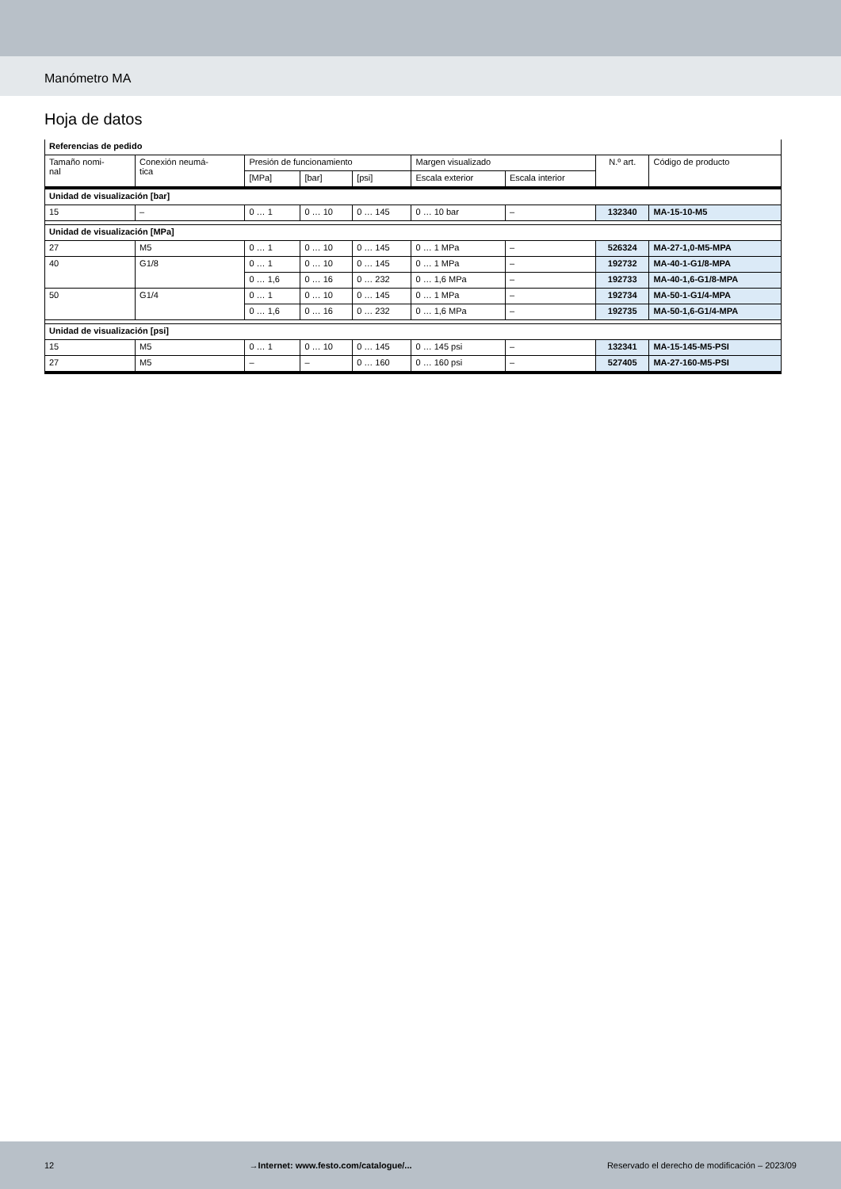Manómetro MA
Hoja de datos
| Referencias de pedido | | | | | | | | |
| --- | --- | --- | --- | --- | --- | --- | --- | --- |
| Tamaño nomi- nal | Conexión neumá- tica | Presión de funcionamiento | | | Margen visualizado | | N.º art. | Código de producto |
| | | [MPa] | [bar] | [psi] | Escala exterior | Escala interior | | |
| Unidad de visualización [bar] | | | | | | | | |
| 15 | – | 0 … 1 | 0 … 10 | 0 … 145 | 0 … 10 bar | – | 132340 | MA-15-10-M5 |
| Unidad de visualización [MPa] | | | | | | | | |
| 27 | M5 | 0 … 1 | 0 … 10 | 0 … 145 | 0 … 1 MPa | – | 526324 | MA-27-1,0-M5-MPA |
| 40 | G1/8 | 0 … 1 | 0 … 10 | 0 … 145 | 0 … 1 MPa | – | 192732 | MA-40-1-G1/8-MPA |
| | | 0 … 1,6 | 0 … 16 | 0 … 232 | 0 … 1,6 MPa | – | 192733 | MA-40-1,6-G1/8-MPA |
| 50 | G1/4 | 0 … 1 | 0 … 10 | 0 … 145 | 0 … 1 MPa | – | 192734 | MA-50-1-G1/4-MPA |
| | | 0 … 1,6 | 0 … 16 | 0 … 232 | 0 … 1,6 MPa | – | 192735 | MA-50-1,6-G1/4-MPA |
| Unidad de visualización [psi] | | | | | | | | |
| 15 | M5 | 0 … 1 | 0 … 10 | 0 … 145 | 0 … 145 psi | – | 132341 | MA-15-145-M5-PSI |
| 27 | M5 | – | – | 0 … 160 | 0 … 160 psi | – | 527405 | MA-27-160-M5-PSI |
12 →Internet: www.festo.com/catalogue/... Reservado el derecho de modificación – 2023/09